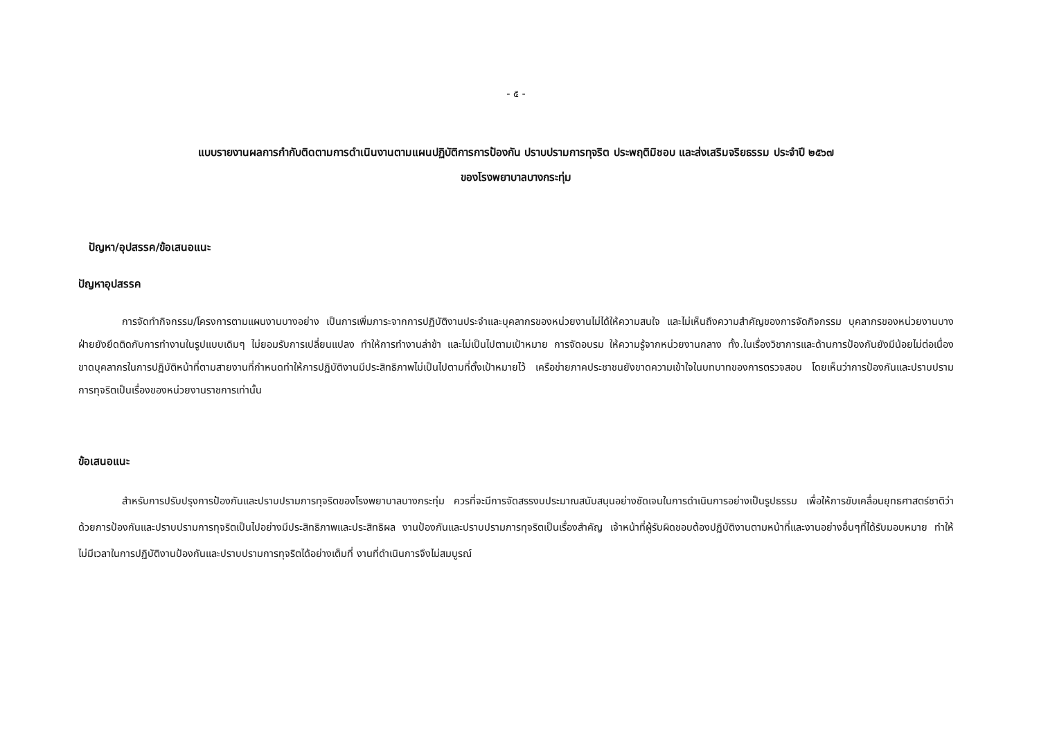- ๕ -
แบบรายงานผลการกำกับติดตามการดำเนินงานตามแผนปฏิบัติการการป้องกัน ปราบปรามการทุจริต ประพฤติมิชอบ และส่งเสริมจริยธรรม ประจำปี ๒๕๖๗
ของโรงพยาบาลบางกระทุ่ม
ปัญหา/อุปสรรค/ข้อเสนอแนะ
ปัญหาอุปสรรค
การจัดทำกิจกรรม/โครงการตามแผนงานบางอย่าง เป็นการเพิ่มภาระจากการปฏิบัติงานประจำและบุคลากรของหน่วยงานไม่ได้ให้ความสนใจ และไม่เห็นถึงความสำคัญของการจัดกิจกรรม บุคลากรของหน่วยงานบางฝ่ายยังยึดติดกับการทำงานในรูปแบบเดิมๆ ไม่ยอมรับการเปลี่ยนแปลง ทำให้การทำงานล่าช้า และไม่เป็นไปตามเป้าหมาย การจัดอบรม ให้ความรู้จากหน่วยงานกลาง ทั้ง.ในเรื่องวิชาการและด้านการป้องกันยังมีน้อยไม่ต่อเนื่อง ขาดบุคลากรในการปฏิบัติหน้าที่ตามสายงานที่กำหนดทำให้การปฏิบัติงานมีประสิทธิภาพไม่เป็นไปตามที่ตั้งเป้าหมายไว้ เครือข่ายภาคประชาชนยังขาดความเข้าใจในบทบาทของการตรวจสอบ โดยเห็นว่าการป้องกันและปราบปรามการทุจริตเป็นเรื่องของหน่วยงานราชการเท่านั้น
ข้อเสนอแนะ
สำหรับการปรับปรุงการป้องกันและปราบปรามการทุจริตของโรงพยาบาลบางกระทุ่ม ควรที่จะมีการจัดสรรงบประมาณสนับสนุนอย่างชัดเจนในการดำเนินการอย่างเป็นรูปธรรม เพื่อให้การขับเคลื่อนยุทธศาสตร์ชาติว่าด้วยการป้องกันและปราบปรามการทุจริตเป็นไปอย่างมีประสิทธิภาพและประสิทธิผล งานป้องกันและปราบปรามการทุจริตเป็นเรื่องสำคัญ เจ้าหน้าที่ผู้รับผิดชอบต้องปฏิบัติงานตามหน้าที่และงานอย่างอื่นๆที่ได้รับมอบหมาย ทำให้ไม่มีเวลาในการปฏิบัติงานป้องกันและปราบปรามการทุจริตได้อย่างเต็มที่ งานที่ดำเนินการจึงไม่สมบูรณ์